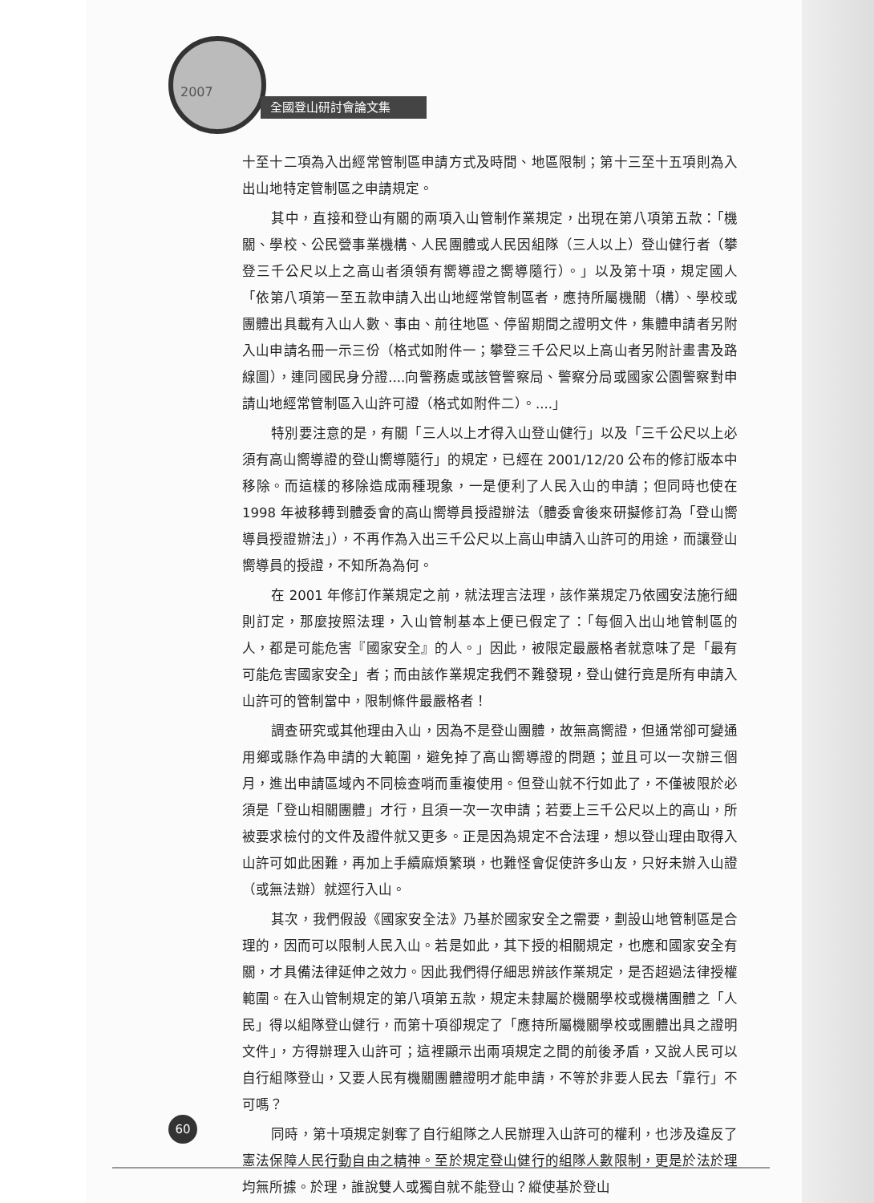2007
全國登山研討會論文集
十至十二項為入出經常管制區申請方式及時間、地區限制；第十三至十五項則為入出山地特定管制區之申請規定。
其中，直接和登山有關的兩項入山管制作業規定，出現在第八項第五款：「機關、學校、公民營事業機構、人民團體或人民因組隊（三人以上）登山健行者（攀登三千公尺以上之高山者須領有嚮導證之嚮導隨行）。」以及第十項，規定國人「依第八項第一至五款申請入出山地經常管制區者，應持所屬機關（構）、學校或團體出具載有入山人數、事由、前往地區、停留期間之證明文件，集體申請者另附入山申請名冊一示三份（格式如附件一；攀登三千公尺以上高山者另附計畫書及路線圖），連同國民身分證....向警務處或該管警察局、警察分局或國家公園警察對申請山地經常管制區入山許可證（格式如附件二）。....」
特別要注意的是，有關「三人以上才得入山登山健行」以及「三千公尺以上必須有高山嚮導證的登山嚮導隨行」的規定，已經在 2001/12/20 公布的修訂版本中移除。而這樣的移除造成兩種現象，一是便利了人民入山的申請；但同時也使在 1998 年被移轉到體委會的高山嚮導員授證辦法（體委會後來研擬修訂為「登山嚮導員授證辦法」），不再作為入出三千公尺以上高山申請入山許可的用途，而讓登山嚮導員的授證，不知所為為何。
在 2001 年修訂作業規定之前，就法理言法理，該作業規定乃依國安法施行細則訂定，那麼按照法理，入山管制基本上便已假定了：「每個入出山地管制區的人，都是可能危害『國家安全』的人。」因此，被限定最嚴格者就意味了是「最有可能危害國家安全」者；而由該作業規定我們不難發現，登山健行竟是所有申請入山許可的管制當中，限制條件最嚴格者！
調查研究或其他理由入山，因為不是登山團體，故無高嚮證，但通常卻可變通用鄉或縣作為申請的大範圍，避免掉了高山嚮導證的問題；並且可以一次辦三個月，進出申請區域內不同檢查哨而重複使用。但登山就不行如此了，不僅被限於必須是「登山相關團體」才行，且須一次一次申請；若要上三千公尺以上的高山，所被要求檢付的文件及證件就又更多。正是因為規定不合法理，想以登山理由取得入山許可如此困難，再加上手續麻煩繁瑣，也難怪會促使許多山友，只好未辦入山證（或無法辦）就逕行入山。
其次，我們假設《國家安全法》乃基於國家安全之需要，劃設山地管制區是合理的，因而可以限制人民入山。若是如此，其下授的相關規定，也應和國家安全有關，才具備法律延伸之效力。因此我們得仔細思辨該作業規定，是否超過法律授權範圍。在入山管制規定的第八項第五款，規定未隸屬於機關學校或機構團體之「人民」得以組隊登山健行，而第十項卻規定了「應持所屬機關學校或團體出具之證明文件」，方得辦理入山許可；這裡顯示出兩項規定之間的前後矛盾，又說人民可以自行組隊登山，又要人民有機關團體證明才能申請，不等於非要人民去「靠行」不可嗎？
同時，第十項規定剝奪了自行組隊之人民辦理入山許可的權利，也涉及違反了憲法保障人民行動自由之精神。至於規定登山健行的組隊人數限制，更是於法於理均無所據。於理，誰說雙人或獨自就不能登山？縱使基於登山
60